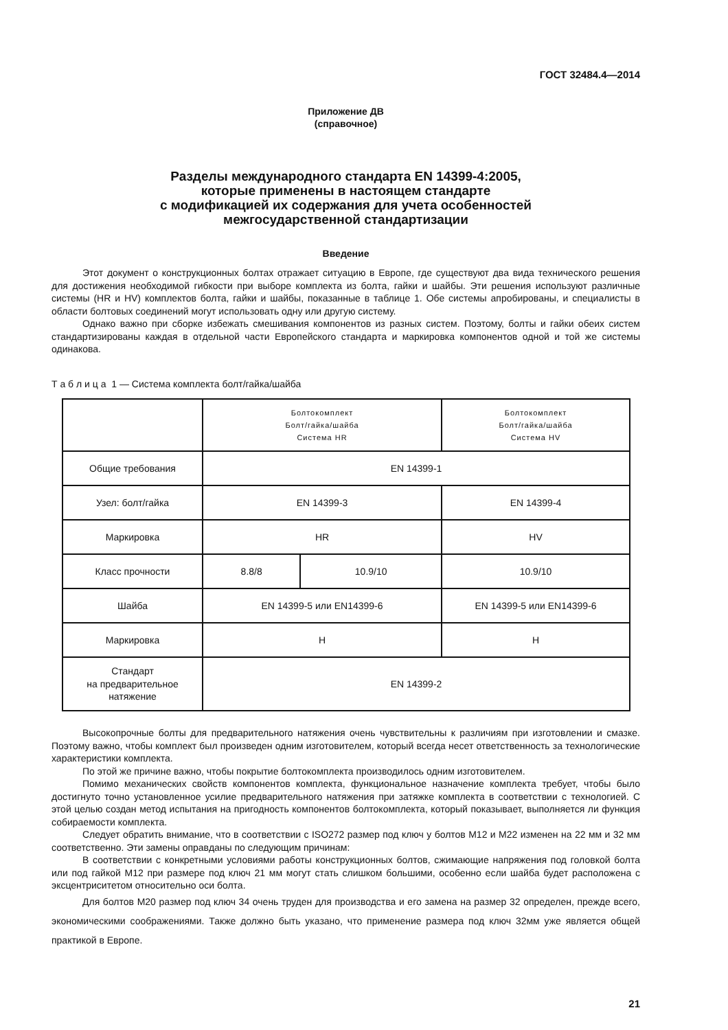ГОСТ 32484.4—2014
Приложение ДВ
(справочное)
Разделы международного стандарта EN 14399-4:2005,
которые применены в настоящем стандарте
с модификацией их содержания для учета особенностей
межгосударственной стандартизации
Введение
Этот документ о конструкционных болтах отражает ситуацию в Европе, где существуют два вида технического решения для достижения необходимой гибкости при выборе комплекта из болта, гайки и шайбы. Эти решения используют различные системы (HR и HV) комплектов болта, гайки и шайбы, показанные в таблице 1. Обе системы апробированы, и специалисты в области болтовых соединений могут использовать одну или другую систему.
Однако важно при сборке избежать смешивания компонентов из разных систем. Поэтому, болты и гайки обеих систем стандартизированы каждая в отдельной части Европейского стандарта и маркировка компонентов одной и той же системы одинакова.
Т а б л и ц а 1 — Система комплекта болт/гайка/шайба
| | Болтокомплект Болт/гайка/шайба Система HR | | Болтокомплект Болт/гайка/шайба Система HV |
| Общие требования | EN 14399-1 | | |
| Узел: болт/гайка | EN 14399-3 | | EN 14399-4 |
| Маркировка | HR | | HV |
| Класс прочности | 8.8/8 | 10.9/10 | 10.9/10 |
| Шайба | EN 14399-5 или EN14399-6 | | EN 14399-5 или EN14399-6 |
| Маркировка | H | | H |
| Стандарт на предварительное натяжение | EN 14399-2 | | |
Высокопрочные болты для предварительного натяжения очень чувствительны к различиям при изготовлении и смазке. Поэтому важно, чтобы комплект был произведен одним изготовителем, который всегда несет ответственность за технологические характеристики комплекта.
По этой же причине важно, чтобы покрытие болтокомплекта производилось одним изготовителем.
Помимо механических свойств компонентов комплекта, функциональное назначение комплекта требует, чтобы было достигнуто точно установленное усилие предварительного натяжения при затяжке комплекта в соответствии с технологией. С этой целью создан метод испытания на пригодность компонентов болтокомплекта, который показывает, выполняется ли функция собираемости комплекта.
Следует обратить внимание, что в соответствии с ISO272 размер под ключ у болтов М12 и М22 изменен на 22 мм и 32 мм соответственно. Эти замены оправданы по следующим причинам:
В соответствии с конкретными условиями работы конструкционных болтов, сжимающие напряжения под головкой болта или под гайкой М12 при размере под ключ 21 мм могут стать слишком большими, особенно если шайба будет расположена с эксцентриситетом относительно оси болта.
Для болтов М20 размер под ключ 34 очень труден для производства и его замена на размер 32 определен, прежде всего, экономическими соображениями. Также должно быть указано, что применение размера под ключ 32мм уже является общей практикой в Европе.
21